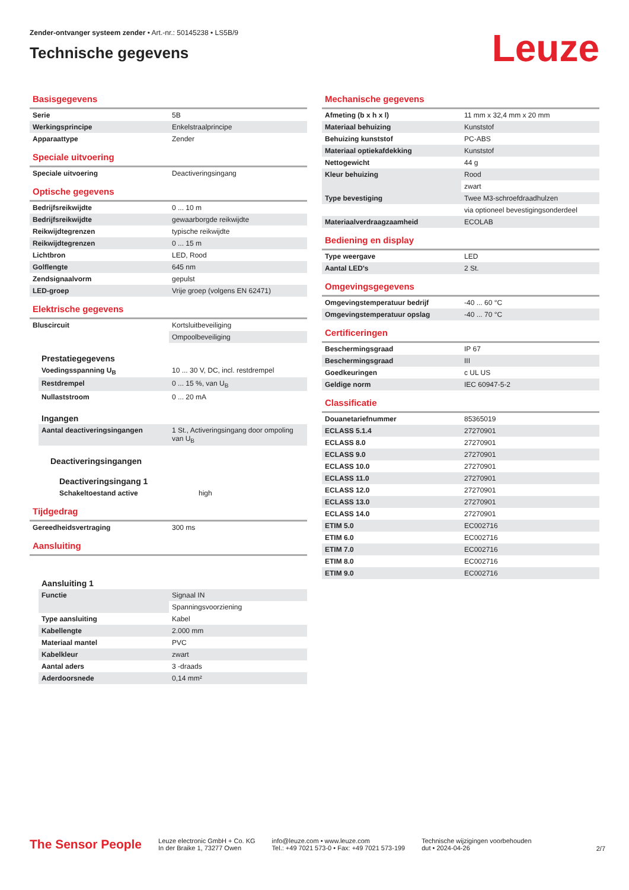Zender-ontvanger systeem zender • Art.-nr.: 50145238 • LS5B/9
Technische gegevens
Leuze
Basisgegevens
| Serie | 5B |
| Werkingsprincipe | Enkelstraalprincipe |
| Apparaattype | Zender |
Speciale uitvoering
| Speciale uitvoering | Deactiveringsingang |
Optische gegevens
| Bedrijfsreikwijdte | 0 ... 10 m |
| Bedrijfsreikwijdte | gewaarborgde reikwijdte |
| Reikwijdtegrenzen | typische reikwijdte |
| Reikwijdtegrenzen | 0 ... 15 m |
| Lichtbron | LED, Rood |
| Golflengte | 645 nm |
| Zendsignaalvorm | gepulst |
| LED-groep | Vrije groep (volgens EN 62471) |
Elektrische gegevens
| Bluscircuit | Kortsluitbeveiliging |
| | Ompoolbeveiliging |
Prestatiegegevens
| Voedingsspanning U<sub>B</sub> | 10 ... 30 V, DC, incl. restdrempel |
| Restdrempel | 0 ... 15 %, van U<sub>B</sub> |
| Nullaststroom | 0 ... 20 mA |
Ingangen
| Aantal deactiveringsingangen | 1 St., Activeringsingang door ompoling van U<sub>B</sub> |
Deactiveringsingangen
Deactiveringsingang 1
| Schakeltoestand active | high |
Tijdgedrag
| Gereedheidsvertraging | 300 ms |
Aansluiting
Aansluiting 1
| Functie | Signaal IN |
| | Spanningsvoorziening |
| Type aansluiting | Kabel |
| Kabellengte | 2.000 mm |
| Materiaal mantel | PVC |
| Kabelkleur | zwart |
| Aantal aders | 3 -draads |
| Aderdoorsnede | 0,14 mm² |
Mechanische gegevens
| Afmeting (b x h x l) | 11 mm x 32,4 mm x 20 mm |
| Materiaal behuizing | Kunststof |
| Behuizing kunststof | PC-ABS |
| Materiaal optiekafdekking | Kunststof |
| Nettogewicht | 44 g |
| Kleur behuizing | Rood |
| | zwart |
| Type bevestiging | Twee M3-schroefdraadhulzen |
| | via optioneel bevestigingsonderdeel |
| Materiaalverdraagzaamheid | ECOLAB |
Bediening en display
| Type weergave | LED |
| Aantal LED's | 2 St. |
Omgevingsgegevens
| Omgevingstemperatuur bedrijf | -40 ... 60 °C |
| Omgevingstemperatuur opslag | -40 ... 70 °C |
Certificeringen
| Beschermingsgraad | IP 67 |
| Beschermingsgraad | III |
| Goedkeuringen | c UL US |
| Geldige norm | IEC 60947-5-2 |
Classificatie
| Douanetariefnummer | 85365019 |
| ECLASS 5.1.4 | 27270901 |
| ECLASS 8.0 | 27270901 |
| ECLASS 9.0 | 27270901 |
| ECLASS 10.0 | 27270901 |
| ECLASS 11.0 | 27270901 |
| ECLASS 12.0 | 27270901 |
| ECLASS 13.0 | 27270901 |
| ECLASS 14.0 | 27270901 |
| ETIM 5.0 | EC002716 |
| ETIM 6.0 | EC002716 |
| ETIM 7.0 | EC002716 |
| ETIM 8.0 | EC002716 |
| ETIM 9.0 | EC002716 |
The Sensor People
Leuze electronic GmbH + Co. KG
In der Braike 1, 73277 Owen
info@leuze.com • www.leuze.com
Tel.: +49 7021 573-0 • Fax: +49 7021 573-199
Technische wijzigingen voorbehouden
dut • 2024-04-26
2/7